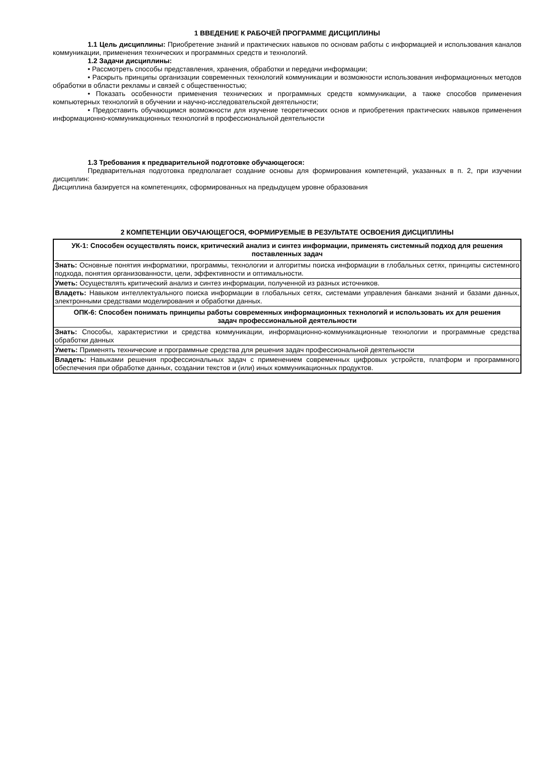1 ВВЕДЕНИЕ К РАБОЧЕЙ ПРОГРАММЕ ДИСЦИПЛИНЫ
1.1 Цель дисциплины: Приобретение знаний и практических навыков по основам работы с информацией и использования каналов коммуникации, применения технических и программных средств и технологий.
1.2 Задачи дисциплины:
• Рассмотреть способы представления, хранения, обработки и передачи информации;
• Раскрыть принципы организации современных технологий коммуникации и возможности использования информационных методов обработки в области рекламы и связей с общественностью;
• Показать особенности применения технических и программных средств коммуникации, а также способов применения компьютерных технологий в обучении и научно-исследовательской деятельности;
• Предоставить обучающимся возможности для изучение теоретических основ и приобретения практических навыков применения информационно-коммуникационных технологий в профессиональной деятельности
1.3 Требования к предварительной подготовке обучающегося:
Предварительная подготовка предполагает создание основы для формирования компетенций, указанных в п. 2, при изучении дисциплин:
Дисциплина базируется на компетенциях, сформированных на предыдущем уровне образования
2 КОМПЕТЕНЦИИ ОБУЧАЮЩЕГОСЯ, ФОРМИРУЕМЫЕ В РЕЗУЛЬТАТЕ ОСВОЕНИЯ ДИСЦИПЛИНЫ
| УК-1: Способен осуществлять поиск, критический анализ и синтез информации, применять системный подход для решения поставленных задач |
| Знать: Основные понятия информатики, программы, технологии и алгоритмы поиска информации в глобальных сетях, принципы системного подхода, понятия организованности, цели, эффективности и оптимальности. |
| Уметь: Осуществлять критический анализ и синтез информации, полученной из разных источников. |
| Владеть: Навыком интеллектуального поиска информации в глобальных сетях, системами управления банками знаний и базами данных, электронными средствами моделирования и обработки данных. |
| ОПК-6: Способен понимать принципы работы современных информационных технологий и использовать их для решения задач профессиональной деятельности |
| Знать: Способы, характеристики и средства коммуникации, информационно-коммуникационные технологии и программные средства обработки данных |
| Уметь: Применять технические и программные средства для решения задач профессиональной деятельности |
| Владеть: Навыками решения профессиональных задач с применением современных цифровых устройств, платформ и программного обеспечения при обработке данных, создании текстов и (или) иных коммуникационных продуктов. |